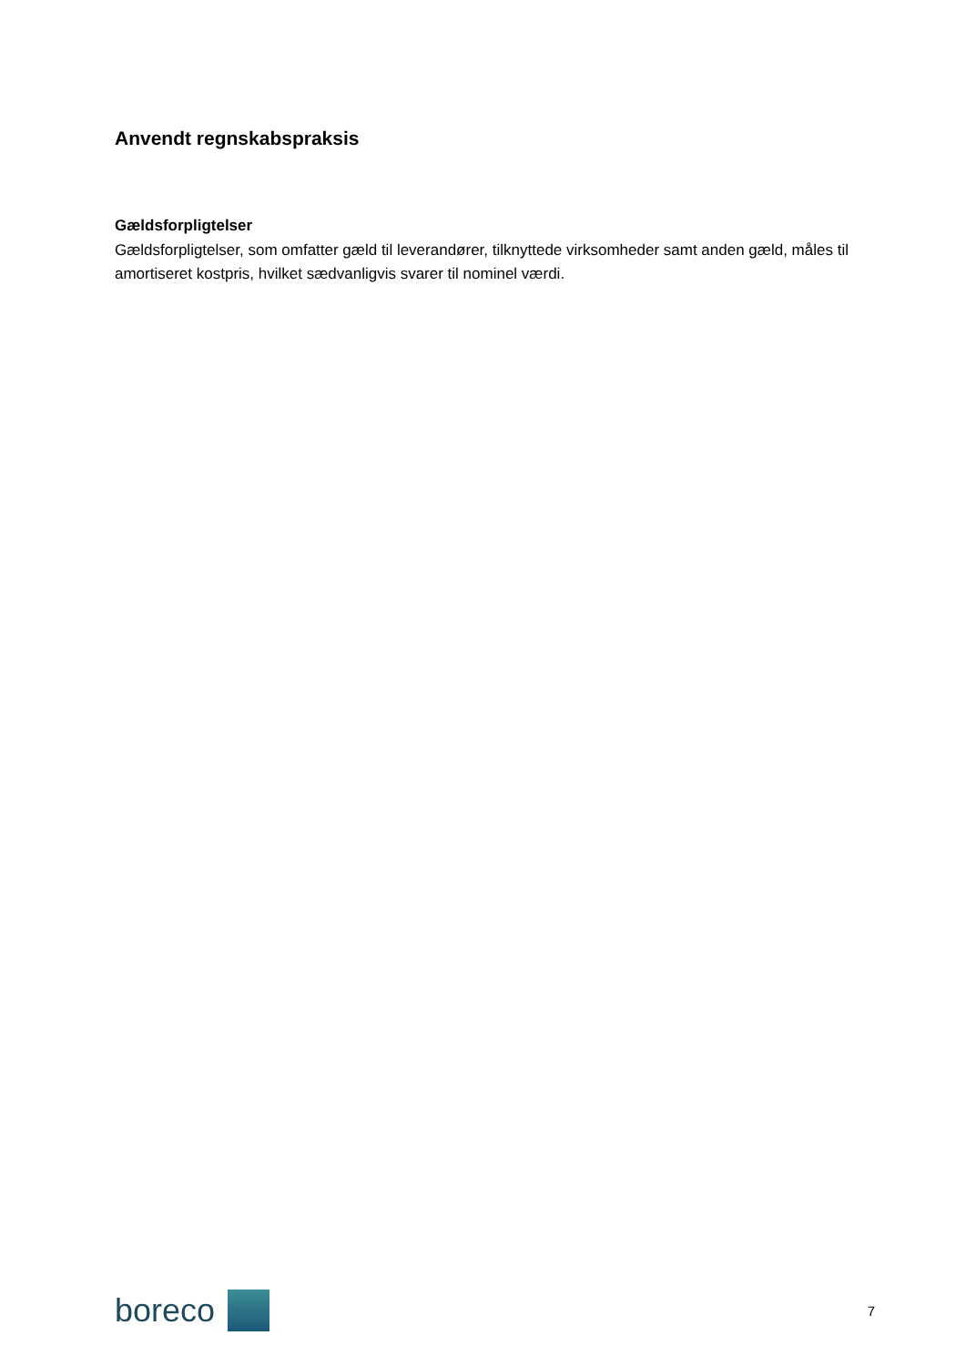Anvendt regnskabspraksis
Gældsforpligtelser
Gældsforpligtelser, som omfatter gæld til leverandører, tilknyttede virksomheder samt anden gæld, måles til amortiseret kostpris, hvilket sædvanligvis svarer til nominel værdi.
boreco
7